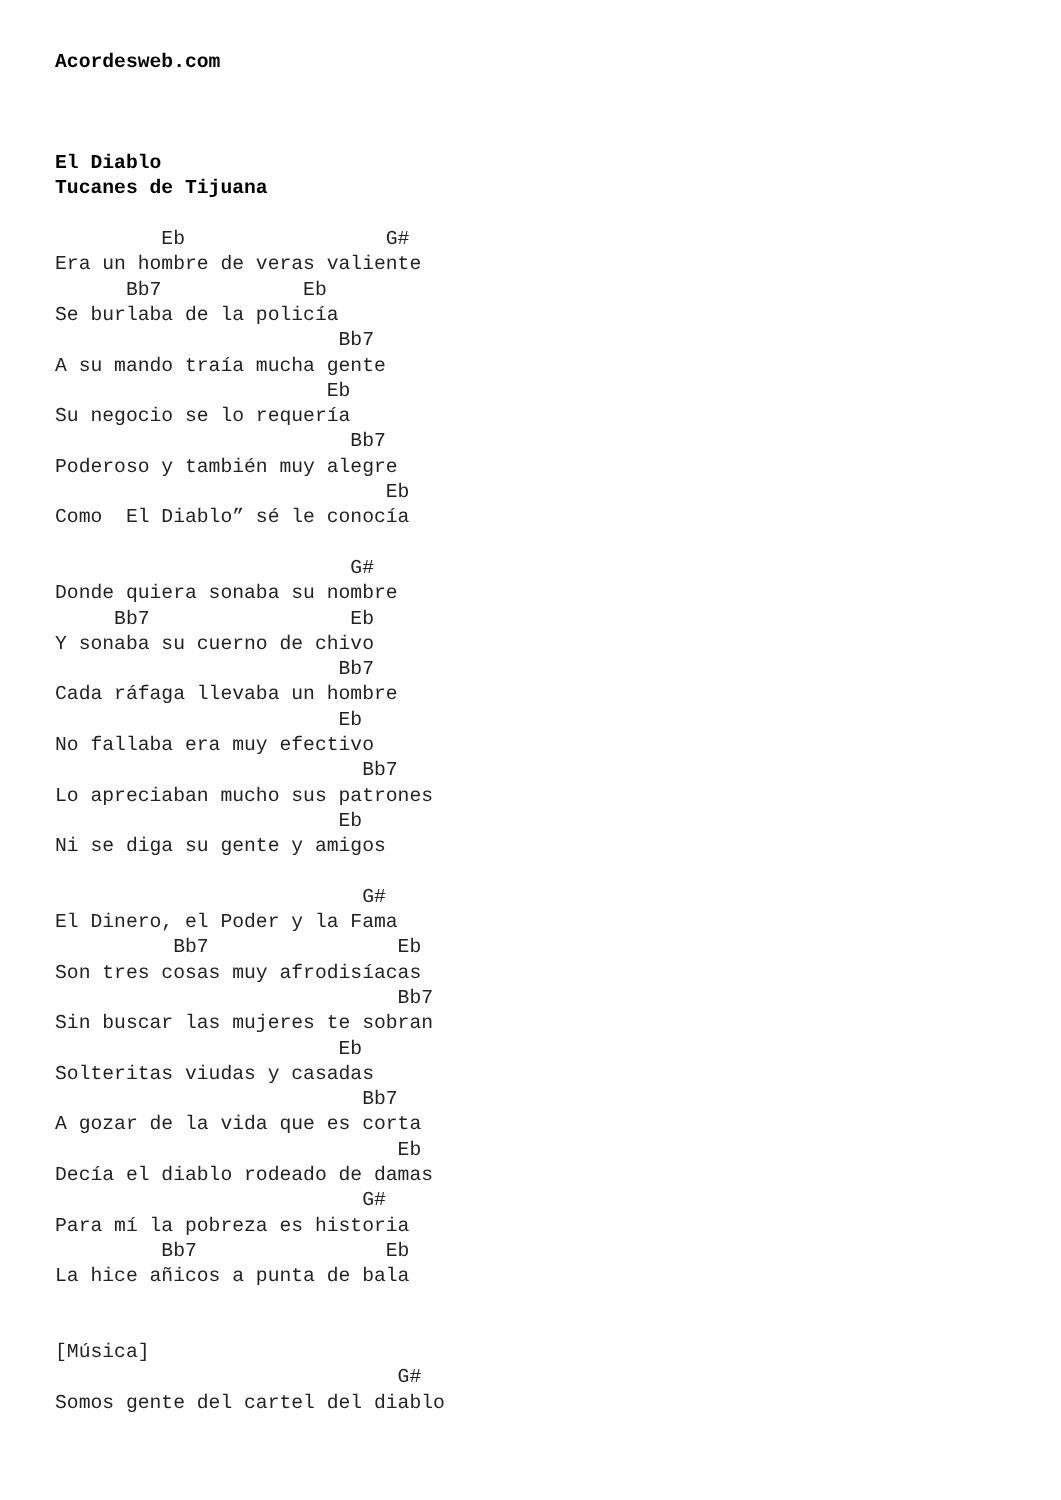Acordesweb.com



El Diablo
Tucanes de Tijuana

         Eb                 G#
Era un hombre de veras valiente
      Bb7            Eb
Se burlaba de la policía
                        Bb7
A su mando traía mucha gente
                       Eb
Su negocio se lo requería
                         Bb7
Poderoso y también muy alegre
                            Eb
Como  El Diablo” sé le conocía

                         G#
Donde quiera sonaba su nombre
     Bb7                 Eb
Y sonaba su cuerno de chivo
                        Bb7
Cada ráfaga llevaba un hombre
                        Eb
No fallaba era muy efectivo
                          Bb7
Lo apreciaban mucho sus patrones
                        Eb
Ni se diga su gente y amigos

                          G#
El Dinero, el Poder y la Fama
          Bb7                Eb
Son tres cosas muy afrodisíacas
                             Bb7
Sin buscar las mujeres te sobran
                        Eb
Solteritas viudas y casadas
                          Bb7
A gozar de la vida que es corta
                             Eb
Decía el diablo rodeado de damas
                          G#
Para mí la pobreza es historia
         Bb7                Eb
La hice añicos a punta de bala


[Música]
                             G#
Somos gente del cartel del diablo